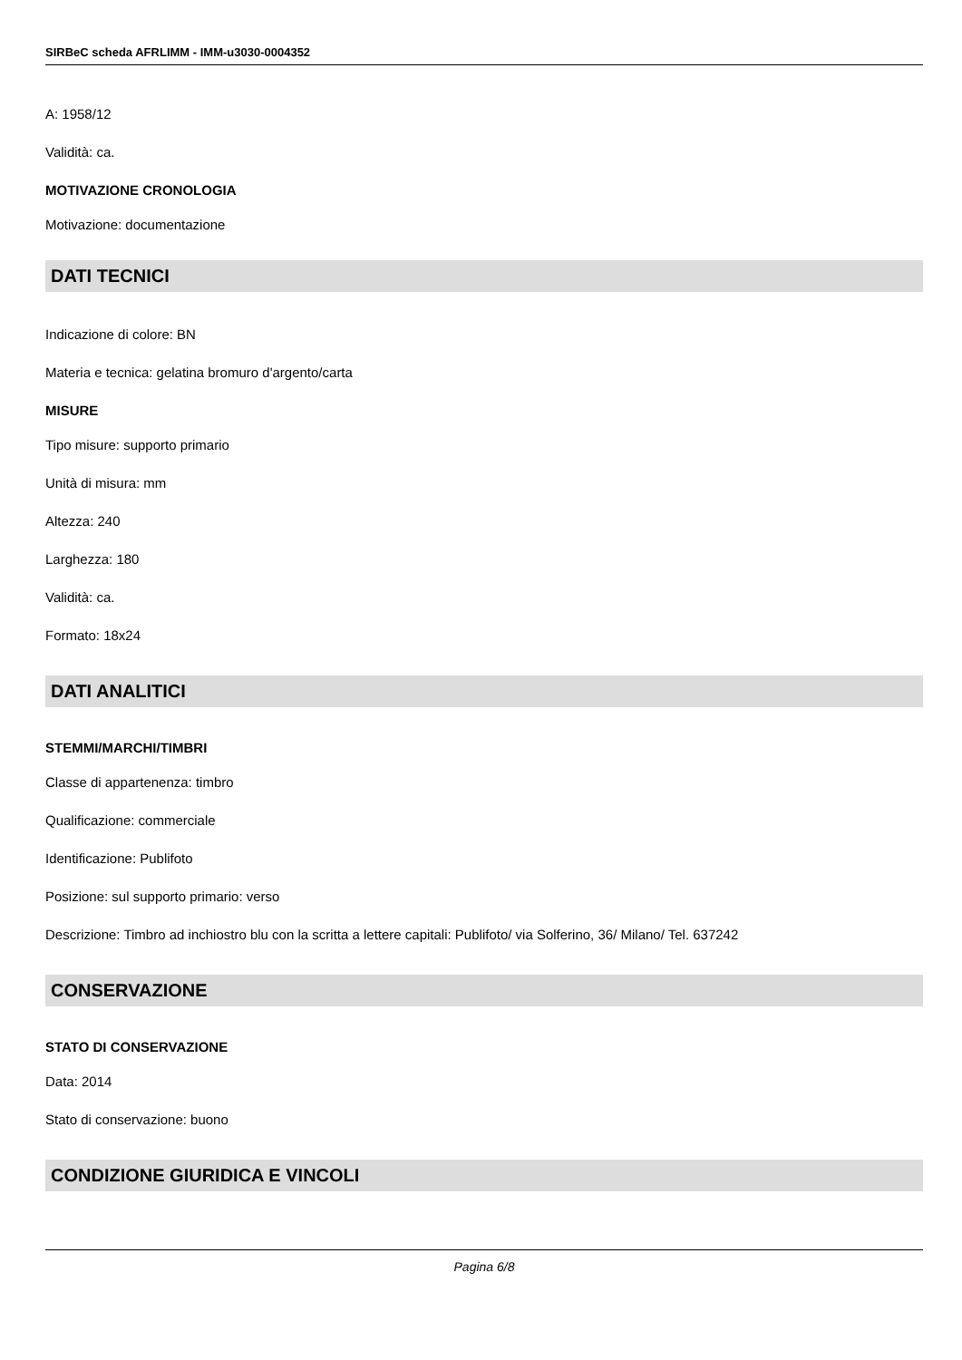SIRBeC scheda AFRLIMM - IMM-u3030-0004352
A: 1958/12
Validità: ca.
MOTIVAZIONE CRONOLOGIA
Motivazione: documentazione
DATI TECNICI
Indicazione di colore: BN
Materia e tecnica: gelatina bromuro d'argento/carta
MISURE
Tipo misure: supporto primario
Unità di misura: mm
Altezza: 240
Larghezza: 180
Validità: ca.
Formato: 18x24
DATI ANALITICI
STEMMI/MARCHI/TIMBRI
Classe di appartenenza: timbro
Qualificazione: commerciale
Identificazione: Publifoto
Posizione: sul supporto primario: verso
Descrizione: Timbro ad inchiostro blu con la scritta a lettere capitali: Publifoto/ via Solferino, 36/ Milano/ Tel. 637242
CONSERVAZIONE
STATO DI CONSERVAZIONE
Data: 2014
Stato di conservazione: buono
CONDIZIONE GIURIDICA E VINCOLI
Pagina 6/8